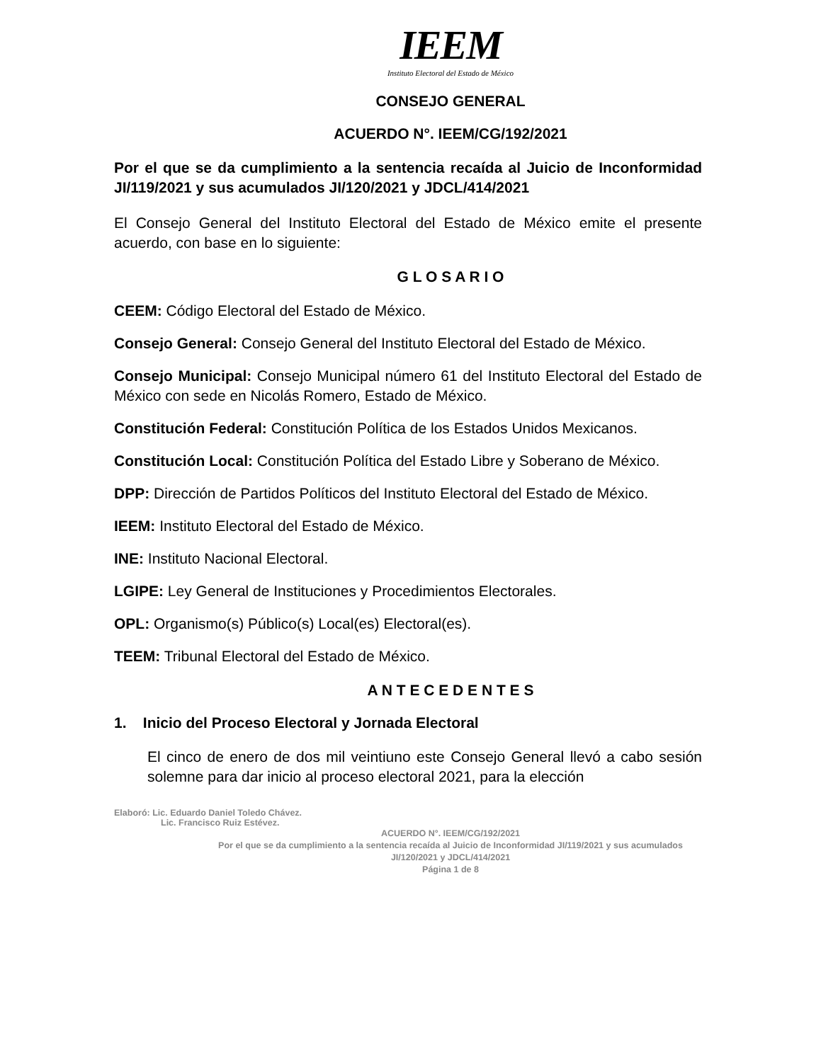IEEM
Instituto Electoral del Estado de México
CONSEJO GENERAL
ACUERDO N°. IEEM/CG/192/2021
Por el que se da cumplimiento a la sentencia recaída al Juicio de Inconformidad JI/119/2021 y sus acumulados JI/120/2021 y JDCL/414/2021
El Consejo General del Instituto Electoral del Estado de México emite el presente acuerdo, con base en lo siguiente:
G L O S A R I O
CEEM: Código Electoral del Estado de México.
Consejo General: Consejo General del Instituto Electoral del Estado de México.
Consejo Municipal: Consejo Municipal número 61 del Instituto Electoral del Estado de México con sede en Nicolás Romero, Estado de México.
Constitución Federal: Constitución Política de los Estados Unidos Mexicanos.
Constitución Local: Constitución Política del Estado Libre y Soberano de México.
DPP: Dirección de Partidos Políticos del Instituto Electoral del Estado de México.
IEEM: Instituto Electoral del Estado de México.
INE: Instituto Nacional Electoral.
LGIPE: Ley General de Instituciones y Procedimientos Electorales.
OPL: Organismo(s) Público(s) Local(es) Electoral(es).
TEEM: Tribunal Electoral del Estado de México.
A N T E C E D E N T E S
1. Inicio del Proceso Electoral y Jornada Electoral
El cinco de enero de dos mil veintiuno este Consejo General llevó a cabo sesión solemne para dar inicio al proceso electoral 2021, para la elección
Elaboró: Lic. Eduardo Daniel Toledo Chávez.
Lic. Francisco Ruiz Estévez.
ACUERDO N°. IEEM/CG/192/2021
Por el que se da cumplimiento a la sentencia recaída al Juicio de Inconformidad JI/119/2021 y sus acumulados JI/120/2021 y JDCL/414/2021
Página 1 de 8